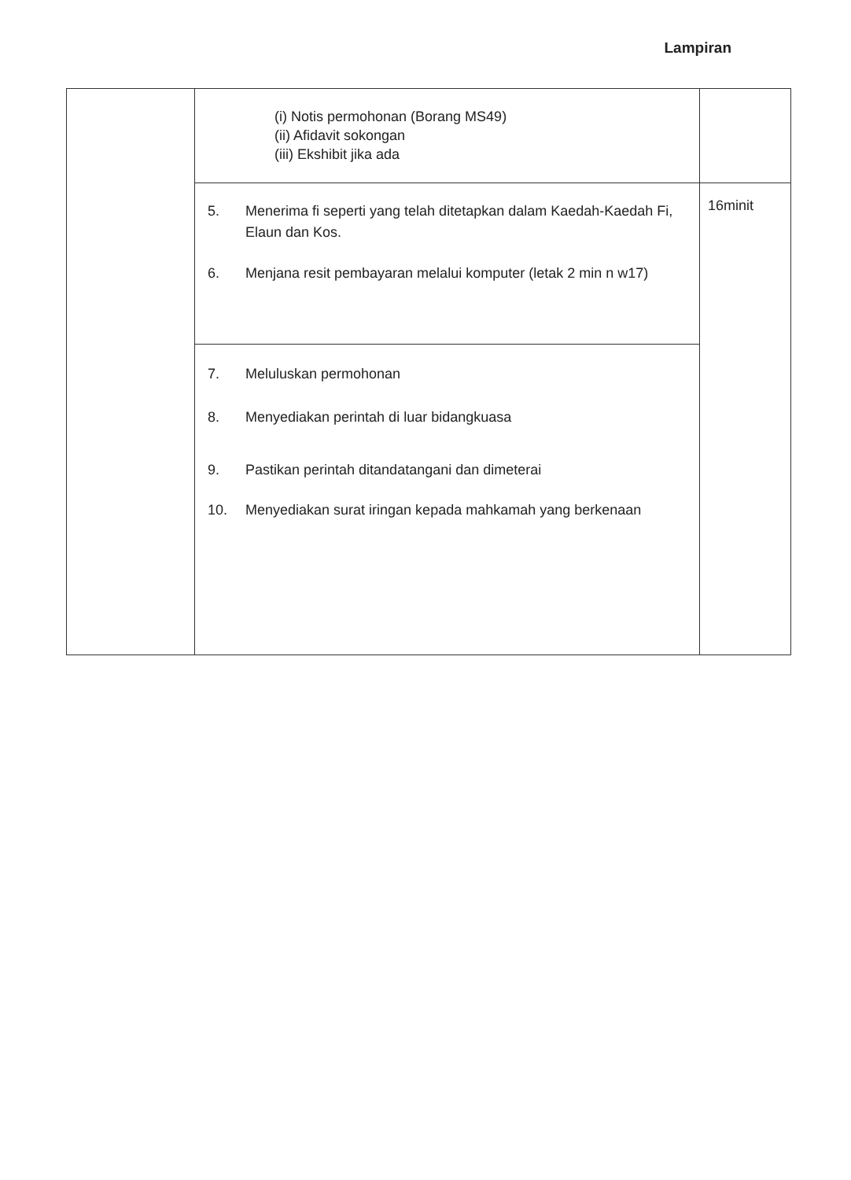Lampiran
| | (i) Notis permohonan (Borang MS49) (ii) Afidavit sokongan (iii) Ekshibit jika ada | |
| | 5. Menerima fi seperti yang telah ditetapkan dalam Kaedah-Kaedah Fi, Elaun dan Kos. 6. Menjana resit pembayaran melalui komputer (letak 2 min n w17) | 16minit |
| | 7. Meluluskan permohonan 8. Menyediakan perintah di luar bidangkuasa 9. Pastikan perintah ditandatangani dan dimeterai 10. Menyediakan surat iringan kepada mahkamah yang berkenaan | |